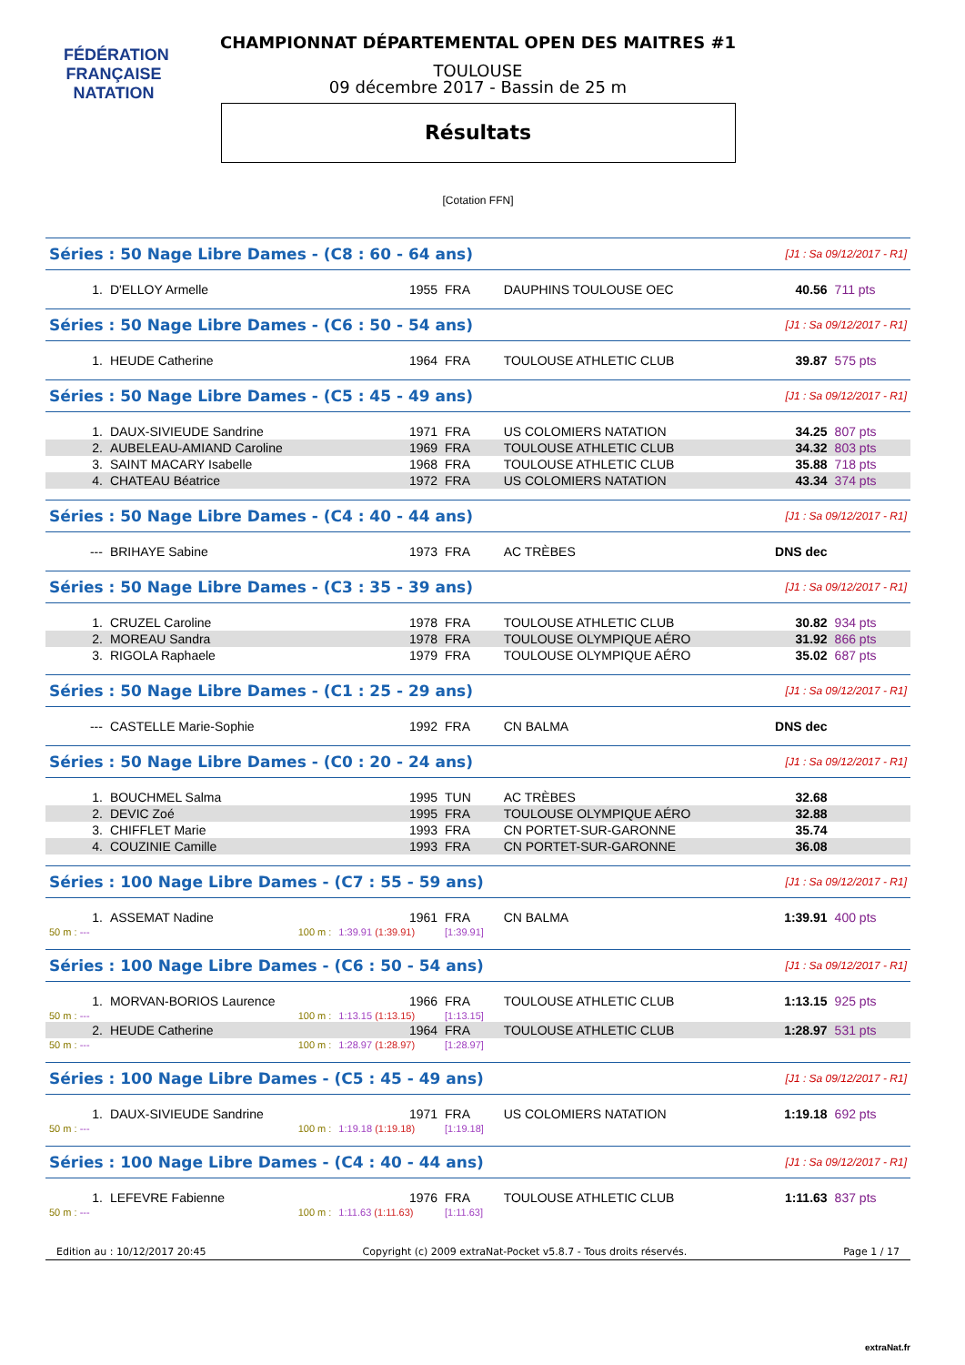FÉDÉRATION FRANÇAISE
NATATION
CHAMPIONNAT DÉPARTEMENTAL OPEN DES MAITRES #1
TOULOUSE
09 décembre 2017 - Bassin de 25 m
Résultats
[Cotation FFN]
| Séries : 50 Nage Libre Dames - (C8 : 60 - 64 ans) | | | | | [J1 : Sa 09/12/2017 - R1] | | |
| 1. | D'ELLOY Armelle | 1955 | FRA | DAUPHINS TOULOUSE OEC | 40.56 | 711 pts | |
| Séries : 50 Nage Libre Dames - (C6 : 50 - 54 ans) | | | | | [J1 : Sa 09/12/2017 - R1] | | |
| 1. | HEUDE Catherine | 1964 | FRA | TOULOUSE ATHLETIC CLUB | 39.87 | 575 pts | |
| Séries : 50 Nage Libre Dames - (C5 : 45 - 49 ans) | | | | | [J1 : Sa 09/12/2017 - R1] | | |
| 1. | DAUX-SIVIEUDE Sandrine | 1971 | FRA | US COLOMIERS NATATION | 34.25 | 807 pts | |
| 2. | AUBELEAU-AMIAND Caroline | 1969 | FRA | TOULOUSE ATHLETIC CLUB | 34.32 | 803 pts | |
| 3. | SAINT MACARY Isabelle | 1968 | FRA | TOULOUSE ATHLETIC CLUB | 35.88 | 718 pts | |
| 4. | CHATEAU Béatrice | 1972 | FRA | US COLOMIERS NATATION | 43.34 | 374 pts | |
| Séries : 50 Nage Libre Dames - (C4 : 40 - 44 ans) | | | | | [J1 : Sa 09/12/2017 - R1] | | |
| --- | BRIHAYE Sabine | 1973 | FRA | AC TRÈBES | DNS dec | | |
| Séries : 50 Nage Libre Dames - (C3 : 35 - 39 ans) | | | | | [J1 : Sa 09/12/2017 - R1] | | |
| 1. | CRUZEL Caroline | 1978 | FRA | TOULOUSE ATHLETIC CLUB | 30.82 | 934 pts | |
| 2. | MOREAU Sandra | 1978 | FRA | TOULOUSE OLYMPIQUE AÉRO | 31.92 | 866 pts | |
| 3. | RIGOLA Raphaele | 1979 | FRA | TOULOUSE OLYMPIQUE AÉRO | 35.02 | 687 pts | |
| Séries : 50 Nage Libre Dames - (C1 : 25 - 29 ans) | | | | | [J1 : Sa 09/12/2017 - R1] | | |
| --- | CASTELLE Marie-Sophie | 1992 | FRA | CN BALMA | DNS dec | | |
| Séries : 50 Nage Libre Dames - (C0 : 20 - 24 ans) | | | | | [J1 : Sa 09/12/2017 - R1] | | |
| 1. | BOUCHMEL Salma | 1995 | TUN | AC TRÈBES | 32.68 | | |
| 2. | DEVIC Zoé | 1995 | FRA | TOULOUSE OLYMPIQUE AÉRO | 32.88 | | |
| 3. | CHIFFLET Marie | 1993 | FRA | CN PORTET-SUR-GARONNE | 35.74 | | |
| 4. | COUZINIE Camille | 1993 | FRA | CN PORTET-SUR-GARONNE | 36.08 | | |
| Séries : 100 Nage Libre Dames - (C7 : 55 - 59 ans) | | | | | [J1 : Sa 09/12/2017 - R1] | | |
| 1. | ASSEMAT Nadine | 1961 | FRA | CN BALMA | 1:39.91 | 400 pts | |
| 50 m : --- | 100 m : | 1:39.91 (1:39.91) | [1:39.91] | | | | |
| Séries : 100 Nage Libre Dames - (C6 : 50 - 54 ans) | | | | | [J1 : Sa 09/12/2017 - R1] | | |
| 1. | MORVAN-BORIOS Laurence | 1966 | FRA | TOULOUSE ATHLETIC CLUB | 1:13.15 | 925 pts | |
| 50 m : --- | 100 m : | 1:13.15 (1:13.15) | [1:13.15] | | | | |
| 2. | HEUDE Catherine | 1964 | FRA | TOULOUSE ATHLETIC CLUB | 1:28.97 | 531 pts | |
| 50 m : --- | 100 m : | 1:28.97 (1:28.97) | [1:28.97] | | | | |
| Séries : 100 Nage Libre Dames - (C5 : 45 - 49 ans) | | | | | [J1 : Sa 09/12/2017 - R1] | | |
| 1. | DAUX-SIVIEUDE Sandrine | 1971 | FRA | US COLOMIERS NATATION | 1:19.18 | 692 pts | |
| 50 m : --- | 100 m : | 1:19.18 (1:19.18) | [1:19.18] | | | | |
| Séries : 100 Nage Libre Dames - (C4 : 40 - 44 ans) | | | | | [J1 : Sa 09/12/2017 - R1] | | |
| 1. | LEFEVRE Fabienne | 1976 | FRA | TOULOUSE ATHLETIC CLUB | 1:11.63 | 837 pts | |
| 50 m : --- | 100 m : | 1:11.63 (1:11.63) | [1:11.63] | | | | |
Edition au : 10/12/2017 20:45 Copyright (c) 2009 extraNat-Pocket v5.8.7 - Tous droits réservés. Page 1 / 17
extraNat.fr